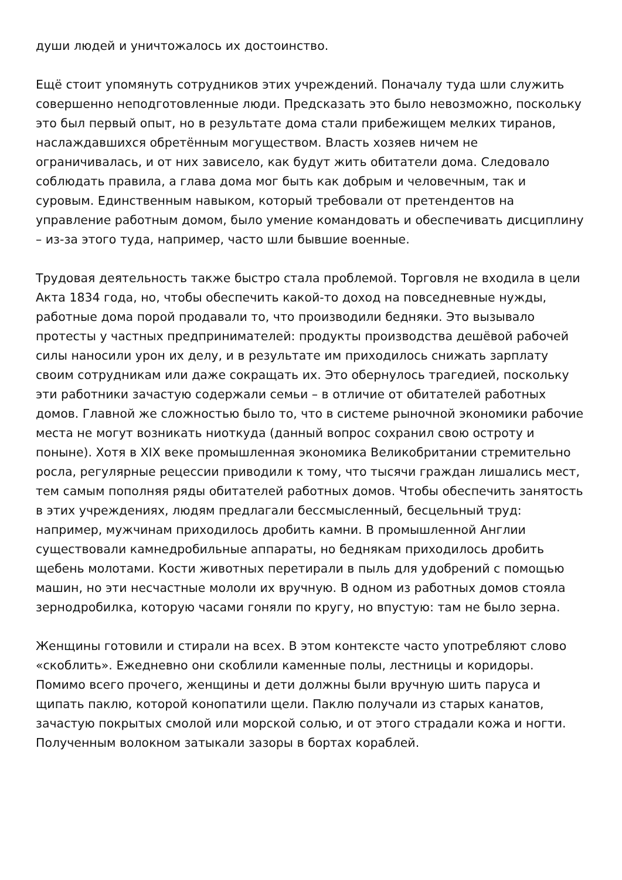души людей и уничтожалось их достоинство.
Ещё стоит упомянуть сотрудников этих учреждений. Поначалу туда шли служить совершенно неподготовленные люди. Предсказать это было невозможно, поскольку это был первый опыт, но в результате дома стали прибежищем мелких тиранов, наслаждавшихся обретённым могуществом. Власть хозяев ничем не ограничивалась, и от них зависело, как будут жить обитатели дома. Следовало соблюдать правила, а глава дома мог быть как добрым и человечным, так и суровым. Единственным навыком, который требовали от претендентов на управление работным домом, было умение командовать и обеспечивать дисциплину – из-за этого туда, например, часто шли бывшие военные.
Трудовая деятельность также быстро стала проблемой. Торговля не входила в цели Акта 1834 года, но, чтобы обеспечить какой-то доход на повседневные нужды, работные дома порой продавали то, что производили бедняки. Это вызывало протесты у частных предпринимателей: продукты производства дешёвой рабочей силы наносили урон их делу, и в результате им приходилось снижать зарплату своим сотрудникам или даже сокращать их. Это обернулось трагедией, поскольку эти работники зачастую содержали семьи – в отличие от обитателей работных домов. Главной же сложностью было то, что в системе рыночной экономики рабочие места не могут возникать ниоткуда (данный вопрос сохранил свою остроту и поныне). Хотя в XIX веке промышленная экономика Великобритании стремительно росла, регулярные рецессии приводили к тому, что тысячи граждан лишались мест, тем самым пополняя ряды обитателей работных домов. Чтобы обеспечить занятость в этих учреждениях, людям предлагали бессмысленный, бесцельный труд: например, мужчинам приходилось дробить камни. В промышленной Англии существовали камнедробильные аппараты, но беднякам приходилось дробить щебень молотами. Кости животных перетирали в пыль для удобрений с помощью машин, но эти несчастные мололи их вручную. В одном из работных домов стояла зернодробилка, которую часами гоняли по кругу, но впустую: там не было зерна.
Женщины готовили и стирали на всех. В этом контексте часто употребляют слово «скоблить». Ежедневно они скоблили каменные полы, лестницы и коридоры. Помимо всего прочего, женщины и дети должны были вручную шить паруса и щипать паклю, которой конопатили щели. Паклю получали из старых канатов, зачастую покрытых смолой или морской солью, и от этого страдали кожа и ногти. Полученным волокном затыкали зазоры в бортах кораблей.